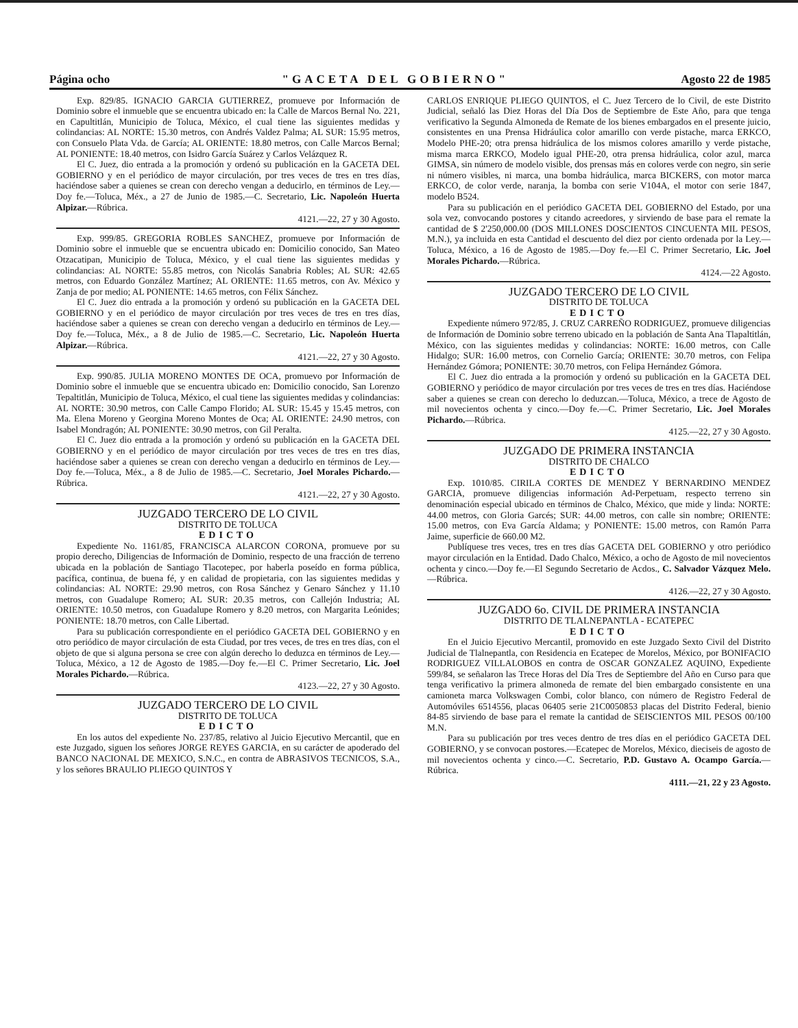Página ocho "GACETA DEL GOBIERNO" Agosto 22 de 1985
Exp. 829/85. IGNACIO GARCIA GUTIERREZ, promueve por Información de Dominio sobre el inmueble que se encuentra ubicado en: la Calle de Marcos Bernal No. 221, en Capultitlán, Municipio de Toluca, México, el cual tiene las siguientes medidas y colindancias: AL NORTE: 15.30 metros, con Andrés Valdez Palma; AL SUR: 15.95 metros, con Consuelo Plata Vda. de García; AL ORIENTE: 18.80 metros, con Calle Marcos Bernal; AL PONIENTE: 18.40 metros, con Isidro García Suárez y Carlos Velázquez R.
El C. Juez, dio entrada a la promoción y ordenó su publicación en la GACETA DEL GOBIERNO y en el periódico de mayor circulación, por tres veces de tres en tres días, haciéndose saber a quienes se crean con derecho vengan a deducirlo, en términos de Ley.—Doy fe.—Toluca, Méx., a 27 de Junio de 1985.—C. Secretario, Lic. Napoleón Huerta Alpizar.—Rúbrica.
4121.—22, 27 y 30 Agosto.
Exp. 999/85. GREGORIA ROBLES SANCHEZ, promueve por Información de Dominio sobre el inmueble que se encuentra ubicado en: Domicilio conocido, San Mateo Otzacatipan, Municipio de Toluca, México, y el cual tiene las siguientes medidas y colindancias: AL NORTE: 55.85 metros, con Nicolás Sanabria Robles; AL SUR: 42.65 metros, con Eduardo González Martínez; AL ORIENTE: 11.65 metros, con Av. México y Zanja de por medio; AL PONIENTE: 14.65 metros, con Félix Sánchez.
El C. Juez dio entrada a la promoción y ordenó su publicación en la GACETA DEL GOBIERNO y en el periódico de mayor circulación por tres veces de tres en tres días, haciéndose saber a quienes se crean con derecho vengan a deducirlo en términos de Ley.—Doy fe.—Toluca, Méx., a 8 de Julio de 1985.—C. Secretario, Lic. Napoleón Huerta Alpizar.—Rúbrica.
4121.—22, 27 y 30 Agosto.
Exp. 990/85. JULIA MORENO MONTES DE OCA, promuevo por Información de Dominio sobre el inmueble que se encuentra ubicado en: Domicilio conocido, San Lorenzo Tepaltitlán, Municipio de Toluca, México, el cual tiene las siguientes medidas y colindancias: AL NORTE: 30.90 metros, con Calle Campo Florido; AL SUR: 15.45 y 15.45 metros, con Ma. Elena Moreno y Georgina Moreno Montes de Oca; AL ORIENTE: 24.90 metros, con Isabel Mondragón; AL PONIENTE: 30.90 metros, con Gil Peralta.
El C. Juez dio entrada a la promoción y ordenó su publicación en la GACETA DEL GOBIERNO y en el periódico de mayor circulación por tres veces de tres en tres días, haciéndose saber a quienes se crean con derecho vengan a deducirlo en términos de Ley.—Doy fe.—Toluca, Méx., a 8 de Julio de 1985.—C. Secretario, Joel Morales Pichardo.—Rúbrica.
4121.—22, 27 y 30 Agosto.
JUZGADO TERCERO DE LO CIVIL
DISTRITO DE TOLUCA
EDICTO
Expediente No. 1161/85, FRANCISCA ALARCON CORONA, promueve por su propio derecho, Diligencias de Información de Dominio, respecto de una fracción de terreno ubicada en la población de Santiago Tlacotepec, por haberla poseído en forma pública, pacífica, continua, de buena fé, y en calidad de propietaria, con las siguientes medidas y colindancias: AL NORTE: 29.90 metros, con Rosa Sánchez y Genaro Sánchez y 11.10 metros, con Guadalupe Romero; AL SUR: 20.35 metros, con Callejón Industria; AL ORIENTE: 10.50 metros, con Guadalupe Romero y 8.20 metros, con Margarita Leónides; PONIENTE: 18.70 metros, con Calle Libertad.
Para su publicación correspondiente en el periódico GACETA DEL GOBIERNO y en otro periódico de mayor circulación de esta Ciudad, por tres veces, de tres en tres días, con el objeto de que si alguna persona se cree con algún derecho lo deduzca en términos de Ley.—Toluca, México, a 12 de Agosto de 1985.—Doy fe.—El C. Primer Secretario, Lic. Joel Morales Pichardo.—Rúbrica.
4123.—22, 27 y 30 Agosto.
JUZGADO TERCERO DE LO CIVIL
DISTRITO DE TOLUCA
EDICTO
En los autos del expediente No. 237/85, relativo al Juicio Ejecutivo Mercantil, que en este Juzgado, siguen los señores JORGE REYES GARCIA, en su carácter de apoderado del BANCO NACIONAL DE MEXICO, S.N.C., en contra de ABRASIVOS TECNICOS, S.A., y los señores BRAULIO PLIEGO QUINTOS Y
CARLOS ENRIQUE PLIEGO QUINTOS, el C. Juez Tercero de lo Civil, de este Distrito Judicial, señaló las Diez Horas del Día Dos de Septiembre de Este Año, para que tenga verificativo la Segunda Almoneda de Remate de los bienes embargados en el presente juicio, consistentes en una Prensa Hidráulica color amarillo con verde pistache, marca ERKCO, Modelo PHE-20; otra prensa hidráulica de los mismos colores amarillo y verde pistache, misma marca ERKCO, Modelo igual PHE-20, otra prensa hidráulica, color azul, marca GIMSA, sin número de modelo visible, dos prensas más en colores verde con negro, sin serie ni número visibles, ni marca, una bomba hidráulica, marca BICKERS, con motor marca ERKCO, de color verde, naranja, la bomba con serie V104A, el motor con serie 1847, modelo B524.
Para su publicación en el periódico GACETA DEL GOBIERNO del Estado, por una sola vez, convocando postores y citando acreedores, y sirviendo de base para el remate la cantidad de $ 2'250,000.00 (DOS MILLONES DOSCIENTOS CINCUENTA MIL PESOS, M.N.), ya incluida en esta Cantidad el descuento del diez por ciento ordenada por la Ley.—Toluca, México, a 16 de Agosto de 1985.—Doy fe.—El C. Primer Secretario, Lic. Joel Morales Pichardo.—Rúbrica.
4124.—22 Agosto.
JUZGADO TERCERO DE LO CIVIL
DISTRITO DE TOLUCA
EDICTO
Expediente número 972/85, J. CRUZ CARREÑO RODRIGUEZ, promueve diligencias de Información de Dominio sobre terreno ubicado en la población de Santa Ana Tlapaltitlán, México, con las siguientes medidas y colindancias: NORTE: 16.00 metros, con Calle Hidalgo; SUR: 16.00 metros, con Cornelio García; ORIENTE: 30.70 metros, con Felipa Hernández Gómora; PONIENTE: 30.70 metros, con Felipa Hernández Gómora.
El C. Juez dio entrada a la promoción y ordenó su publicación en la GACETA DEL GOBIERNO y periódico de mayor circulación por tres veces de tres en tres días. Haciéndose saber a quienes se crean con derecho lo deduzcan.—Toluca, México, a trece de Agosto de mil novecientos ochenta y cinco.—Doy fe.—C. Primer Secretario, Lic. Joel Morales Pichardo.—Rúbrica.
4125.—22, 27 y 30 Agosto.
JUZGADO DE PRIMERA INSTANCIA
DISTRITO DE CHALCO
EDICTO
Exp. 1010/85. CIRILA CORTES DE MENDEZ Y BERNARDINO MENDEZ GARCIA, promueve diligencias información Ad-Perpetuam, respecto terreno sin denominación especial ubicado en términos de Chalco, México, que mide y linda: NORTE: 44.00 metros, con Gloria Garcés; SUR: 44.00 metros, con calle sin nombre; ORIENTE: 15.00 metros, con Eva García Aldama; y PONIENTE: 15.00 metros, con Ramón Parra Jaime, superficie de 660.00 M2.
Publíquese tres veces, tres en tres días GACETA DEL GOBIERNO y otro periódico mayor circulación en la Entidad. Dado Chalco, México, a ocho de Agosto de mil novecientos ochenta y cinco.—Doy fe.—El Segundo Secretario de Acdos., C. Salvador Vázquez Melo.—Rúbrica.
4126.—22, 27 y 30 Agosto.
JUZGADO 6o. CIVIL DE PRIMERA INSTANCIA
DISTRITO DE TLALNEPANTLA - ECATEPEC
EDICTO
En el Juicio Ejecutivo Mercantil, promovido en este Juzgado Sexto Civil del Distrito Judicial de Tlalnepantla, con Residencia en Ecatepec de Morelos, México, por BONIFACIO RODRIGUEZ VILLALOBOS en contra de OSCAR GONZALEZ AQUINO, Expediente 599/84, se señalaron las Trece Horas del Día Tres de Septiembre del Año en Curso para que tenga verificativo la primera almoneda de remate del bien embargado consistente en una camioneta marca Volkswagen Combi, color blanco, con número de Registro Federal de Automóviles 6514556, placas 06405 serie 21C0050853 placas del Distrito Federal, bienio 84-85 sirviendo de base para el remate la cantidad de SEISCIENTOS MIL PESOS 00/100 M.N.
Para su publicación por tres veces dentro de tres días en el periódico GACETA DEL GOBIERNO, y se convocan postores.—Ecatepec de Morelos, México, dieciseis de agosto de mil novecientos ochenta y cinco.—C. Secretario, P.D. Gustavo A. Ocampo García.—Rúbrica.
4111.—21, 22 y 23 Agosto.